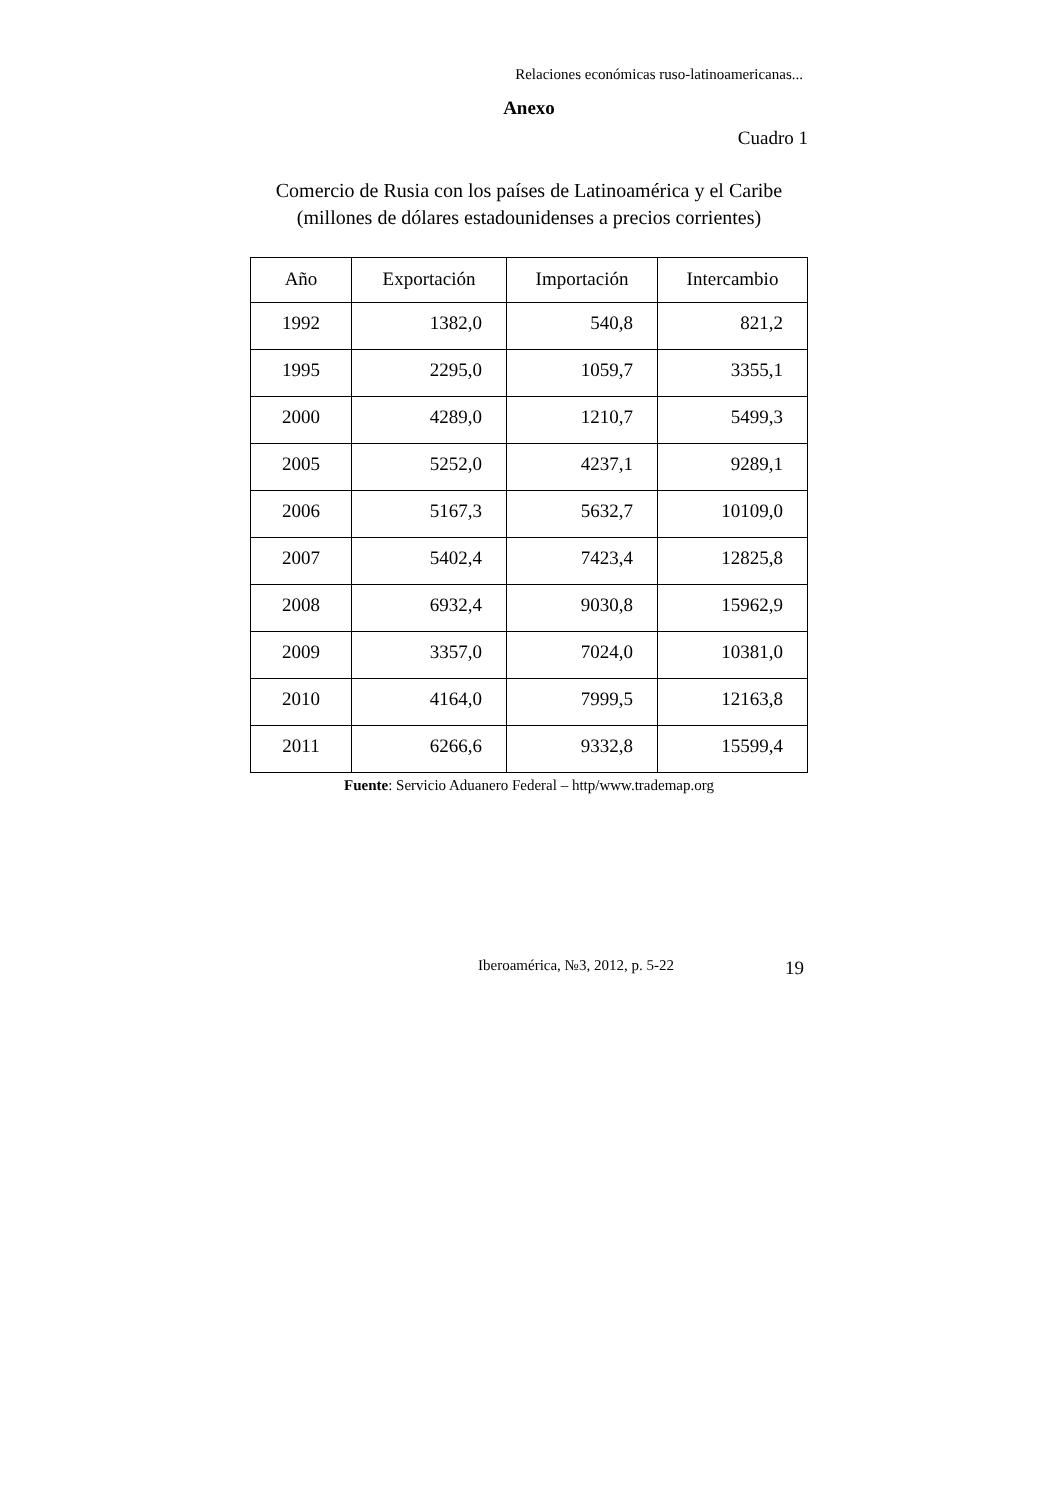Relaciones económicas ruso-latinoamericanas...
Anexo
Cuadro 1
Comercio de Rusia con los países de Latinoamérica y el Caribe
(millones de dólares estadounidenses a precios corrientes)
| Año | Exportación | Importación | Intercambio |
| --- | --- | --- | --- |
| 1992 | 1382,0 | 540,8 | 821,2 |
| 1995 | 2295,0 | 1059,7 | 3355,1 |
| 2000 | 4289,0 | 1210,7 | 5499,3 |
| 2005 | 5252,0 | 4237,1 | 9289,1 |
| 2006 | 5167,3 | 5632,7 | 10109,0 |
| 2007 | 5402,4 | 7423,4 | 12825,8 |
| 2008 | 6932,4 | 9030,8 | 15962,9 |
| 2009 | 3357,0 | 7024,0 | 10381,0 |
| 2010 | 4164,0 | 7999,5 | 12163,8 |
| 2011 | 6266,6 | 9332,8 | 15599,4 |
Fuente: Servicio Aduanero Federal – http/www.trademap.org
Iberoamérica, №3, 2012, p. 5-22
19